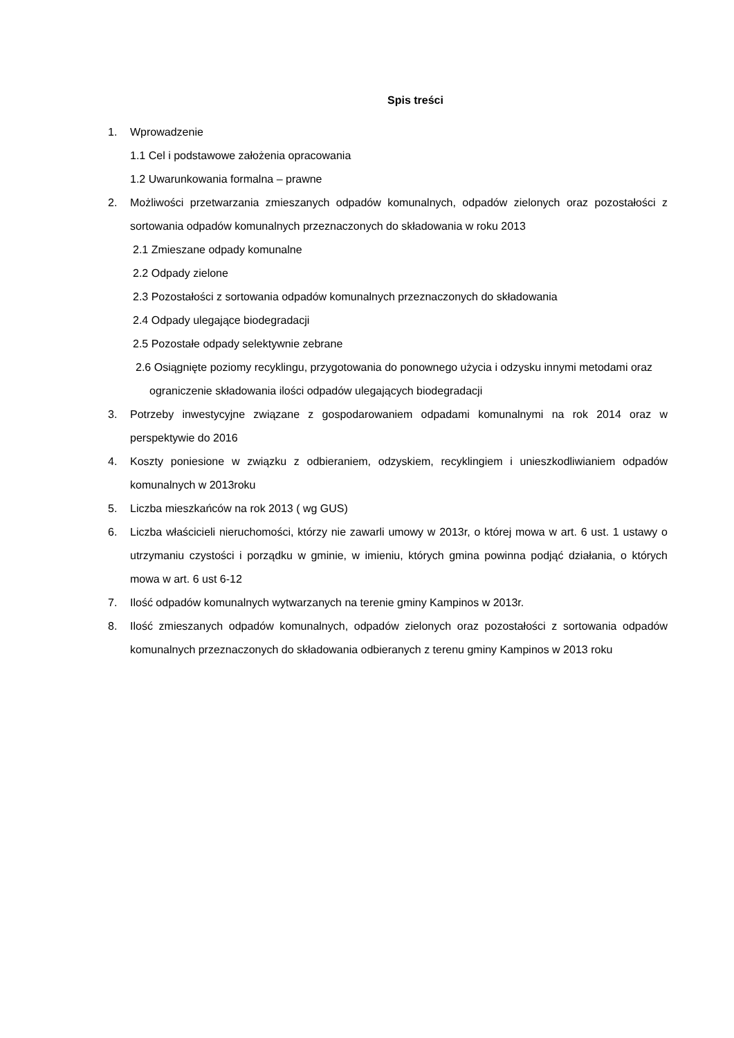Spis treści
1. Wprowadzenie
1.1 Cel i podstawowe założenia opracowania
1.2 Uwarunkowania formalna – prawne
2. Możliwości przetwarzania zmieszanych odpadów komunalnych, odpadów zielonych oraz pozostałości z sortowania odpadów komunalnych przeznaczonych do składowania w roku 2013
2.1 Zmieszane odpady komunalne
2.2 Odpady zielone
2.3 Pozostałości z sortowania odpadów komunalnych przeznaczonych do składowania
2.4 Odpady ulegające biodegradacji
2.5 Pozostałe odpady selektywnie zebrane
2.6 Osiągnięte poziomy recyklingu, przygotowania do ponownego użycia i odzysku innymi metodami oraz
ograniczenie składowania ilości odpadów ulegających biodegradacji
3. Potrzeby inwestycyjne związane z gospodarowaniem odpadami komunalnymi na rok 2014 oraz w perspektywie do 2016
4. Koszty poniesione w związku z odbieraniem, odzyskiem, recyklingiem i unieszkodliwianiem odpadów komunalnych w 2013roku
5. Liczba mieszkańców na rok 2013 ( wg GUS)
6. Liczba właścicieli nieruchomości, którzy nie zawarli umowy w 2013r, o której mowa w art. 6 ust. 1 ustawy o utrzymaniu czystości i porządku w gminie, w imieniu, których gmina powinna podjąć działania, o których mowa w art. 6 ust 6-12
7. Ilość odpadów komunalnych wytwarzanych na terenie gminy Kampinos w 2013r.
8. Ilość zmieszanych odpadów komunalnych, odpadów zielonych oraz pozostałości z sortowania odpadów komunalnych przeznaczonych do składowania odbieranych z terenu gminy Kampinos w 2013 roku